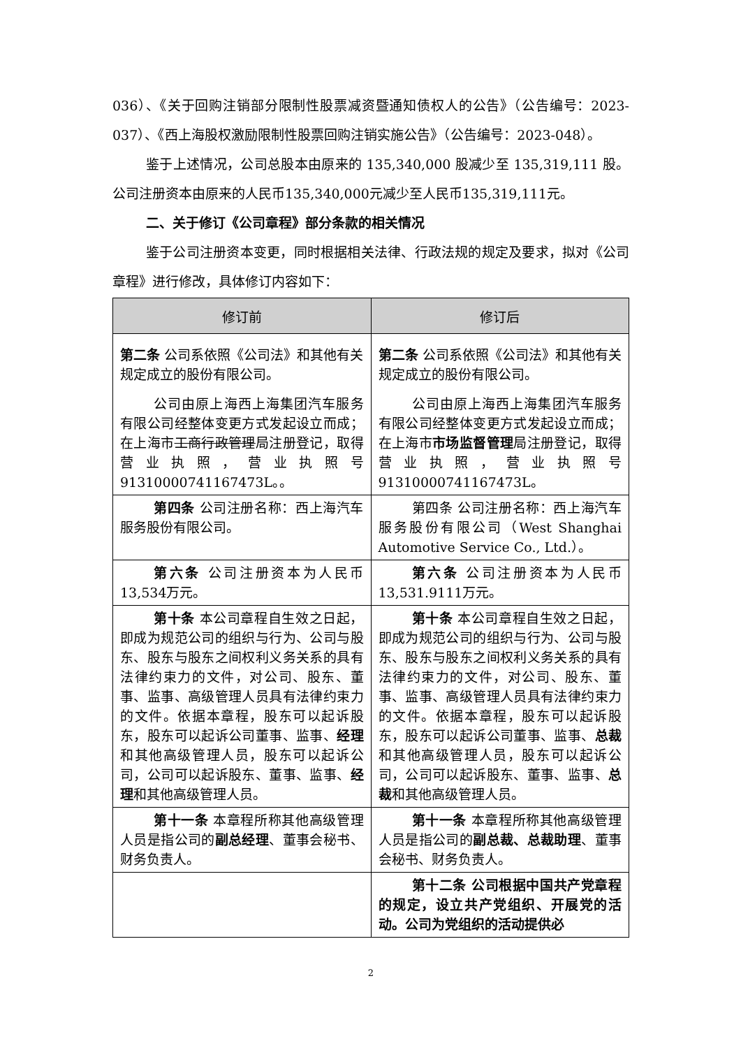036）、《关于回购注销部分限制性股票减资暨通知债权人的公告》（公告编号：2023-037）、《西上海股权激励限制性股票回购注销实施公告》（公告编号：2023-048）。
鉴于上述情况，公司总股本由原来的 135,340,000 股减少至 135,319,111 股。公司注册资本由原来的人民币135,340,000元减少至人民币135,319,111元。
二、关于修订《公司章程》部分条款的相关情况
鉴于公司注册资本变更，同时根据相关法律、行政法规的规定及要求，拟对《公司章程》进行修改，具体修订内容如下：
| 修订前 | 修订后 |
| --- | --- |
| 第二条 公司系依照《公司法》和其他有关规定成立的股份有限公司。 公司由原上海西上海集团汽车服务有限公司经整体变更方式发起设立而成；在上海市 工商行政管理 局注册登记，取得营业执照，营业执照号91310000741167473L。。 | 第二条 公司系依照《公司法》和其他有关规定成立的股份有限公司。 公司由原上海西上海集团汽车服务有限公司经整体变更方式发起设立而成；在上海市 市场监督管理 局注册登记，取得营业执照，营业执照号91310000741167473L。 |
| 第四条 公司注册名称：西上海汽车服务股份有限公司。 | 第四条 公司注册名称：西上海汽车服务股份有限公司（West Shanghai Automotive Service Co., Ltd.）。 |
| 第六条 公司注册资本为人民币13,534万元。 | 第六条 公司注册资本为人民币13,531.9111万元。 |
| 第十条 本公司章程自生效之日起，即成为规范公司的组织与行为、公司与股东、股东与股东之间权利义务关系的具有法律约束力的文件，对公司、股东、董事、监事、高级管理人员具有法律约束力的文件。依据本章程，股东可以起诉股东，股东可以起诉公司董事、监事、 经理 和其他高级管理人员，股东可以起诉公司，公司可以起诉股东、董事、监事、 经理 和其他高级管理人员。 | 第十条 本公司章程自生效之日起，即成为规范公司的组织与行为、公司与股东、股东与股东之间权利义务关系的具有法律约束力的文件，对公司、股东、董事、监事、高级管理人员具有法律约束力的文件。依据本章程，股东可以起诉股东，股东可以起诉公司董事、监事、 总裁 和其他高级管理人员，股东可以起诉公司，公司可以起诉股东、董事、监事、 总裁 和其他高级管理人员。 |
| 第十一条 本章程所称其他高级管理人员是指公司的 副总经理 、董事会秘书、财务负责人。 | 第十一条 本章程所称其他高级管理人员是指公司的 副总裁、总裁助理 、董事会秘书、财务负责人。 |
| | 第十二条 公司根据中国共产党章程的规定，设立共产党组织、开展党的活动。公司为党组织的活动提供必 |
2